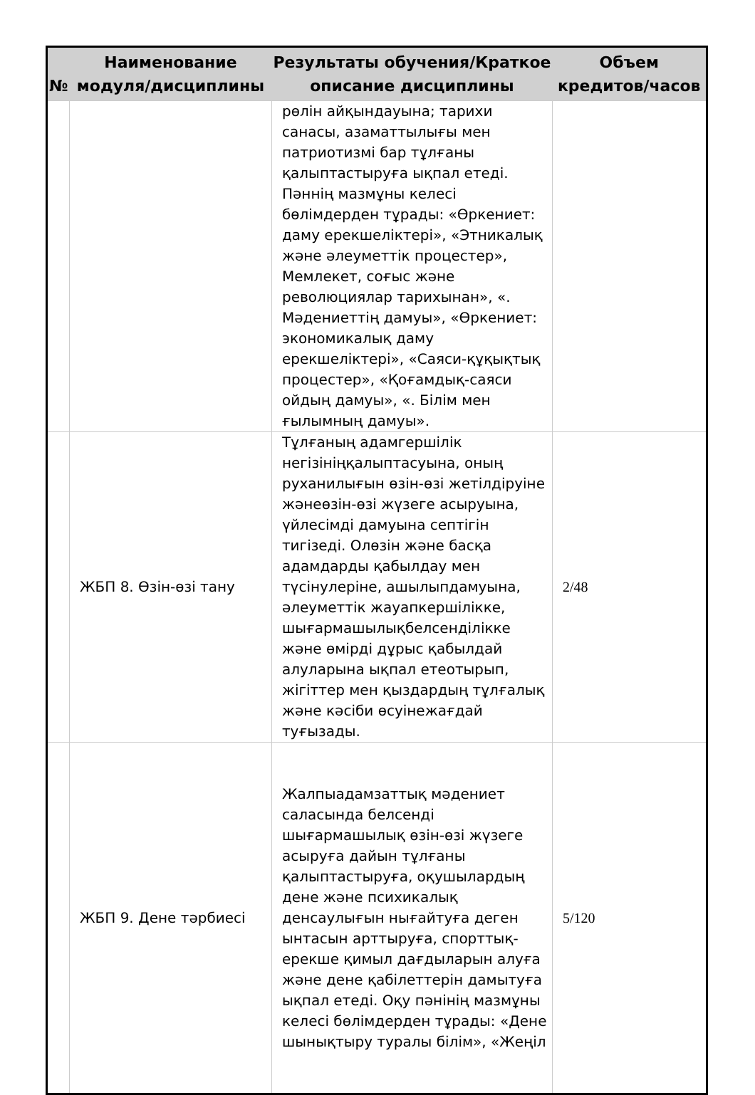| № | Наименование модуля/дисциплины | Результаты обучения/Краткое описание дисциплины | Объем кредитов/часов |
| --- | --- | --- | --- |
| | | рөлін айқындауына; тарихи санасы, азаматтылығы мен патриотизмі бар тұлғаны қалыптастыруға ықпал етеді. Пәннің мазмұны келесі бөлімдерден тұрады: «Өркениет: даму ерекшеліктері», «Этникалық және әлеуметтік процестер», Мемлекет, соғыс және революциялар тарихынан», «. Мәдениеттің дамуы», «Өркениет: экономикалық даму ерекшеліктері», «Саяси-құқықтық процестер», «Қоғамдық-саяси ойдың дамуы», «. Білім мен ғылымның дамуы». | |
| | ЖБП 8. Өзін-өзі тану | Тұлғаның адамгершілік негізініңқалыптасуына, оның руханилығын өзін-өзі жетілдіруіне жәнеөзін-өзі жүзеге асыруына, үйлесімді дамуына септігін тигізеді. Олөзін және басқа адамдарды қабылдау мен түсінулеріне, ашылыпдамуына, әлеуметтік жауапкершілікке, шығармашылықбелсенділікке және өмірді дұрыс қабылдай алуларына ықпал етеотырып, жігіттер мен қыздардың тұлғалық және кәсіби өсуінежағдай туғызады. | 2/48 |
| | ЖБП 9. Дене тәрбиесі | Жалпыадамзаттық мәдениет саласында белсенді шығармашылық өзін-өзі жүзеге асыруға дайын тұлғаны қалыптастыруға, оқушылардың дене және психикалық денсаулығын нығайтуға деген ынтасын арттыруға, спорттық-ерекше қимыл дағдыларын алуға және дене қабілеттерін дамытуға ықпал етеді. Оқу пәнінің мазмұны келесі бөлімдерден тұрады: «Дене шынықтыру туралы білім», «Жеңіл | 5/120 |